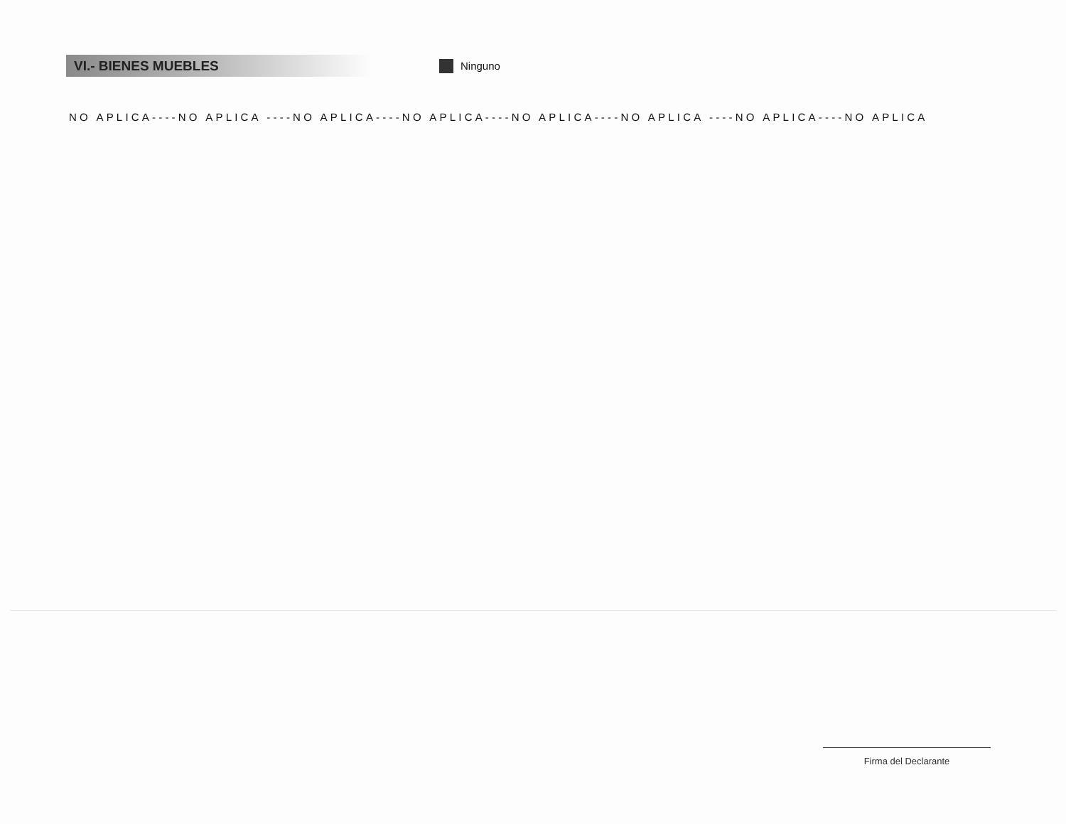VI.- BIENES MUEBLES
Ninguno
NO APLICA----NO APLICA ----NO APLICA----NO APLICA----NO APLICA----NO APLICA ----NO APLICA----NO APLICA
Firma del Declarante